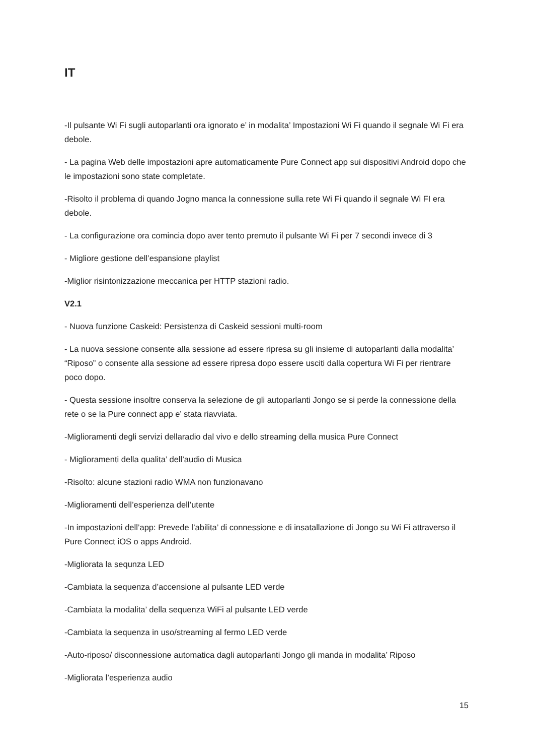IT
-Il pulsante Wi Fi sugli autoparlanti ora ignorato e’ in modalita’ Impostazioni Wi Fi quando il segnale Wi Fi era debole.
- La pagina Web delle impostazioni apre automaticamente Pure Connect app sui dispositivi Android dopo che le impostazioni sono state completate.
-Risolto il problema di quando Jogno manca la connessione sulla rete Wi Fi quando il segnale Wi FI era debole.
- La configurazione ora comincia dopo aver tento premuto il pulsante Wi Fi per 7 secondi invece di 3
- Migliore gestione dell’espansione playlist
-Miglior risintonizzazione meccanica per HTTP stazioni radio.
V2.1
- Nuova funzione Caskeid: Persistenza di Caskeid sessioni multi-room
- La nuova sessione consente alla sessione ad essere ripresa su gli insieme di autoparlanti dalla modalita’ “Riposo” o consente alla sessione ad essere ripresa dopo essere usciti dalla copertura Wi Fi per rientrare poco dopo.
- Questa sessione insoltre conserva la selezione de gli autoparlanti Jongo se si perde la connessione della rete o se la Pure connect app e’ stata riavviata.
-Miglioramenti degli servizi dellaradio dal vivo e dello streaming della musica Pure Connect
- Miglioramenti della qualita’ dell’audio di Musica
-Risolto: alcune stazioni radio WMA non funzionavano
-Miglioramenti dell’esperienza dell’utente
-In impostazioni dell’app: Prevede l’abilita’ di connessione e di insatallazione di Jongo su Wi Fi attraverso il Pure Connect iOS o apps Android.
-Migliorata la sequnza LED
-Cambiata la sequenza d’accensione al pulsante LED verde
-Cambiata la modalita’ della sequenza WiFi al pulsante LED verde
-Cambiata la sequenza in uso/streaming al fermo LED verde
-Auto-riposo/ disconnessione automatica dagli autoparlanti Jongo gli manda in modalita’ Riposo
-Migliorata l’esperienza audio
15